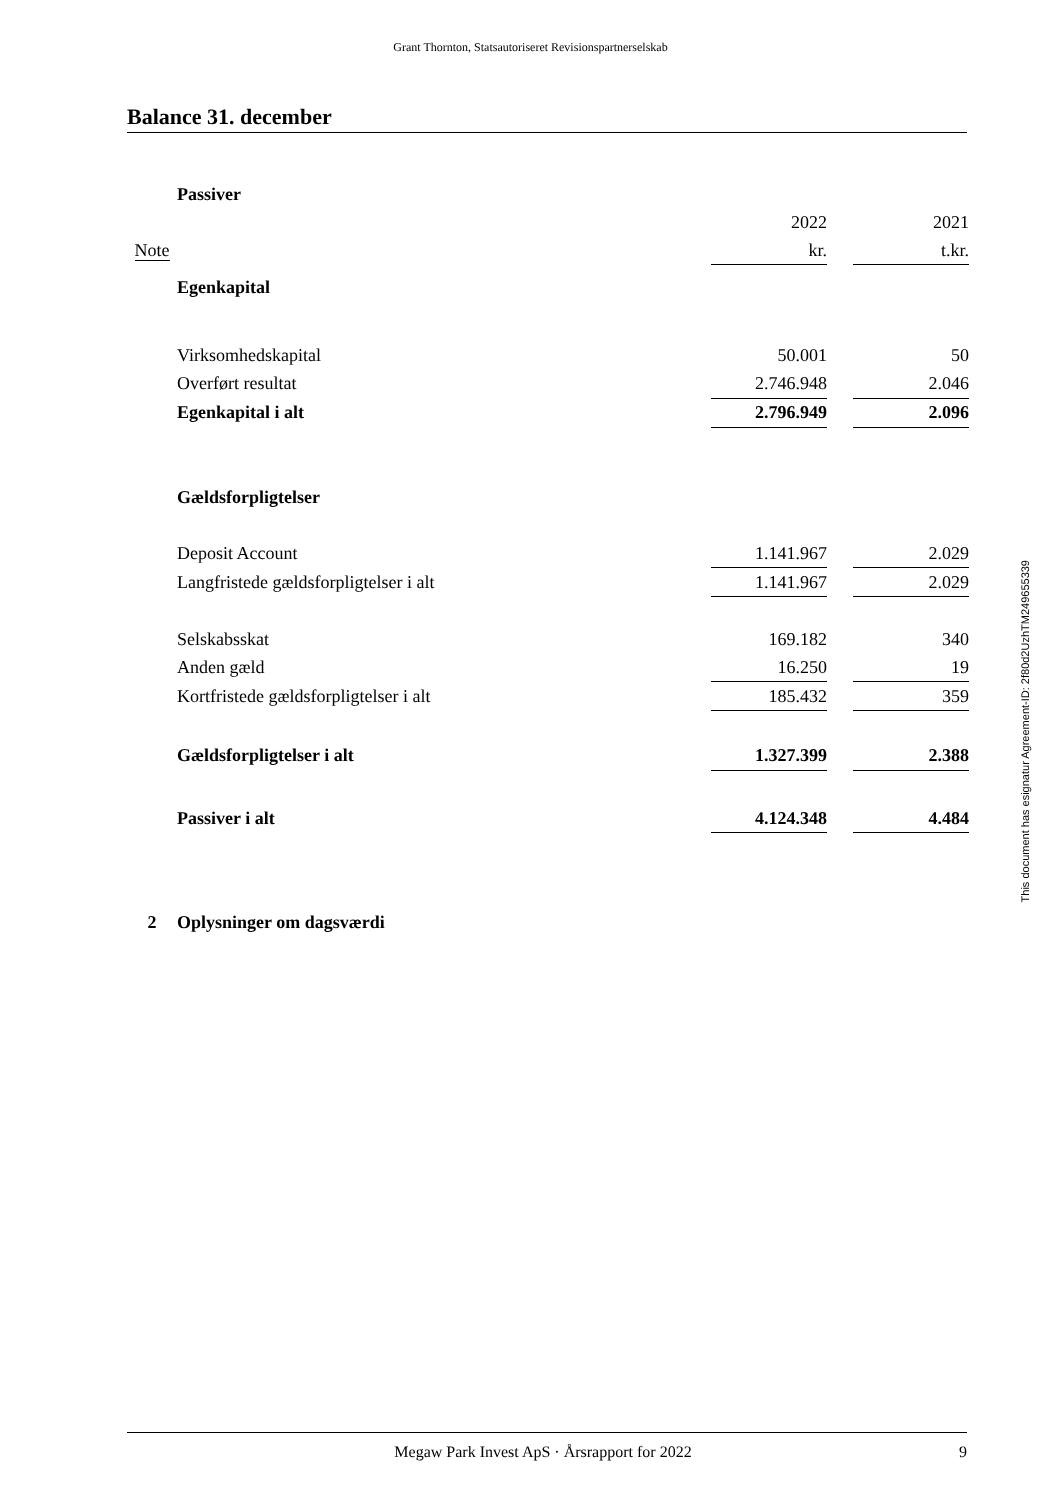Grant Thornton, Statsautoriseret Revisionspartnerselskab
Balance 31. december
| | Passiver | | | |
| | | 2022 | | 2021 |
| Note | | kr. | | t.kr. |
| | Egenkapital | | | |
| | Virksomhedskapital | 50.001 | | 50 |
| | Overført resultat | 2.746.948 | | 2.046 |
| | Egenkapital i alt | 2.796.949 | | 2.096 |
| | Gældsforpligtelser | | | |
| | Deposit Account | 1.141.967 | | 2.029 |
| | Langfristede gældsforpligtelser i alt | 1.141.967 | | 2.029 |
| | Selskabsskat | 169.182 | | 340 |
| | Anden gæld | 16.250 | | 19 |
| | Kortfristede gældsforpligtelser i alt | 185.432 | | 359 |
| | Gældsforpligtelser i alt | 1.327.399 | | 2.388 |
| | Passiver i alt | 4.124.348 | | 4.484 |
| 2 | Oplysninger om dagsværdi | | | |
This document has esignatur Agreement-ID: 2f80d2UzhTM249655339
Megaw Park Invest ApS · Årsrapport for 2022 9